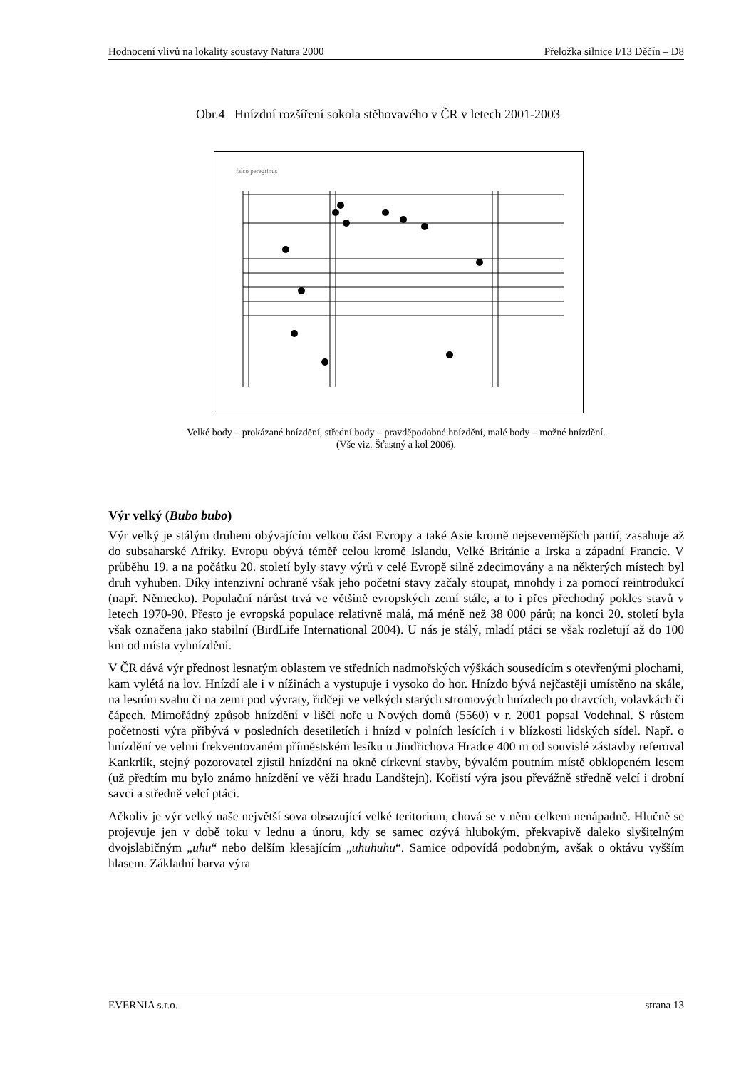Hodnocení vlivů na lokality soustavy Natura 2000 Přeložka silnice I/13 Děčín – D8
Obr.4 Hnízdní rozšíření sokola stěhovavého v ČR v letech 2001-2003
falco peregrinus
Velké body – prokázané hnízdění, střední body – pravděpodobné hnízdění, malé body – možné hnízdění.
(Vše viz. Šťastný a kol 2006).
Výr velký (Bubo bubo)
Výr velký je stálým druhem obývajícím velkou část Evropy a také Asie kromě nejsevernějších partií, zasahuje až do subsaharské Afriky. Evropu obývá téměř celou kromě Islandu, Velké Británie a Irska a západní Francie. V průběhu 19. a na počátku 20. století byly stavy výrů v celé Evropě silně zdecimovány a na některých místech byl druh vyhuben. Díky intenzivní ochraně však jeho početní stavy začaly stoupat, mnohdy i za pomocí reintrodukcí (např. Německo). Populační nárůst trvá ve většině evropských zemí stále, a to i přes přechodný pokles stavů v letech 1970-90. Přesto je evropská populace relativně malá, má méně než 38 000 párů; na konci 20. století byla však označena jako stabilní (BirdLife International 2004). U nás je stálý, mladí ptáci se však rozletují až do 100 km od místa vyhnízdění.
V ČR dává výr přednost lesnatým oblastem ve středních nadmořských výškách sousedícím s otevřenými plochami, kam vylétá na lov. Hnízdí ale i v nížinách a vystupuje i vysoko do hor. Hnízdo bývá nejčastěji umístěno na skále, na lesním svahu či na zemi pod vývraty, řidčeji ve velkých starých stromových hnízdech po dravcích, volavkách či čápech. Mimořádný způsob hnízdění v liščí noře u Nových domů (5560) v r. 2001 popsal Vodehnal. S růstem početnosti výra přibývá v posledních desetiletích i hnízd v polních lesících i v blízkosti lidských sídel. Např. o hnízdění ve velmi frekventovaném příměstském lesíku u Jindřichova Hradce 400 m od souvislé zástavby referoval Kankrlík, stejný pozorovatel zjistil hnízdění na okně církevní stavby, bývalém poutním místě obklopeném lesem (už předtím mu bylo známo hnízdění ve věži hradu Landštejn). Kořistí výra jsou převážně středně velcí i drobní savci a středně velcí ptáci.
Ačkoliv je výr velký naše největší sova obsazující velké teritorium, chová se v něm celkem nenápadně. Hlučně se projevuje jen v době toku v lednu a únoru, kdy se samec ozývá hlubokým, překvapivě daleko slyšitelným dvojslabičným „uhu“ nebo delším klesajícím „uhuhuhu“. Samice odpovídá podobným, avšak o oktávu vyšším hlasem. Základní barva výra
EVERNIA s.r.o. strana 13